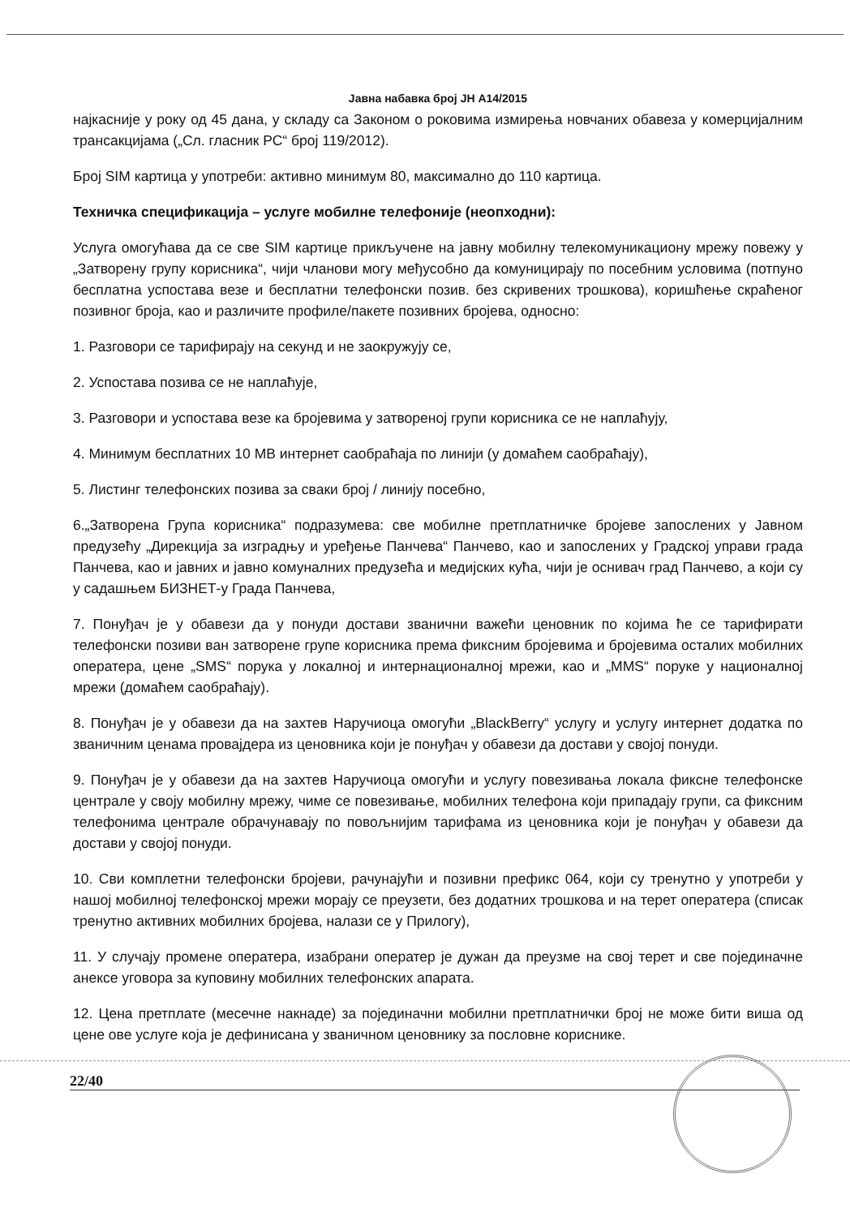Јавна набавка број ЈН А14/2015
најкасније у року од 45 дана, у складу са Законом о роковима измирења новчаних обавеза у комерцијалним трансакцијама („Сл. гласник РС“ број 119/2012).
Број SIM картица у употреби: активно минимум 80, максимално до 110 картица.
Техничка спецификација – услуге мобилне телефоније (неопходни):
Услуга омогућава да се све SIM картице прикључене на јавну мобилну телекомуникациону мрежу повежу у „Затворену групу корисника“, чији чланови могу међусобно да комуницирају по посебним условима (потпуно бесплатна успостава везе и бесплатни телефонски позив. без скривених трошкова), коришћење скраћеног позивног броја, као и различите профиле/пакете позивних бројева, односно:
1. Разговори се тарифирају на секунд и не заокружују се,
2. Успостава позива се не наплаћује,
3. Разговори и успостава везе ка бројевима у затвореној групи корисника се не наплаћују,
4. Минимум бесплатних 10 MB интернет саобраћаја по линији (у домаћем саобраћају),
5. Листинг телефонских позива за сваки број / линију посебно,
6.„Затворена Група корисника“ подразумева: све мобилне претплатничке бројеве запослених у Јавном предузећу „Дирекција за изградњу и уређење Панчева“ Панчево, као и запослених у Градској управи града Панчева, као и јавних и јавно комуналних предузећа и медијских кућа, чији је оснивач град Панчево, а који су у садашњем БИЗНЕТ-у Града Панчева,
7. Понуђач је у обавези да у понуди достави званични важећи ценовник по којима ће се тарифирати телефонски позиви ван затворене групе корисника према фиксним бројевима и бројевима осталих мобилних оператера, цене „SMS“ порука у локалној и интернационалној мрежи, као и „MMS“ поруке у националној мрежи (домаћем саобраћају).
8. Понуђач је у обавези да на захтев Наручиоца омогући „BlackBerry“ услугу и услугу интернет додатка по званичним ценама провајдера из ценовника који је понуђач у обавези да достави у својој понуди.
9. Понуђач је у обавези да на захтев Наручиоца омогући и услугу повезивања локала фиксне телефонске централе у своју мобилну мрежу, чиме се повезивање, мобилних телефона који припадају групи, са фиксним телефонима централе обрачунавају по повољнијим тарифама из ценовника који је понуђач у обавези да достави у својој понуди.
10. Сви комплетни телефонски бројеви, рачунајући и позивни префикс 064, који су тренутно у употреби у нашој мобилној телефонској мрежи морају се преузети, без додатних трошкова и на терет оператера (списак тренутно активних мобилних бројева, налази се у Прилогу),
11. У случају промене оператера, изабрани оператер је дужан да преузме на свој терет и све појединачне анексе уговора за куповину мобилних телефонских апарата.
12. Цена претплате (месечне накнаде) за појединачни мобилни претплатнички број не може бити виша од цене ове услуге која је дефинисана у званичном ценовнику за пословне кориснике.
22/40